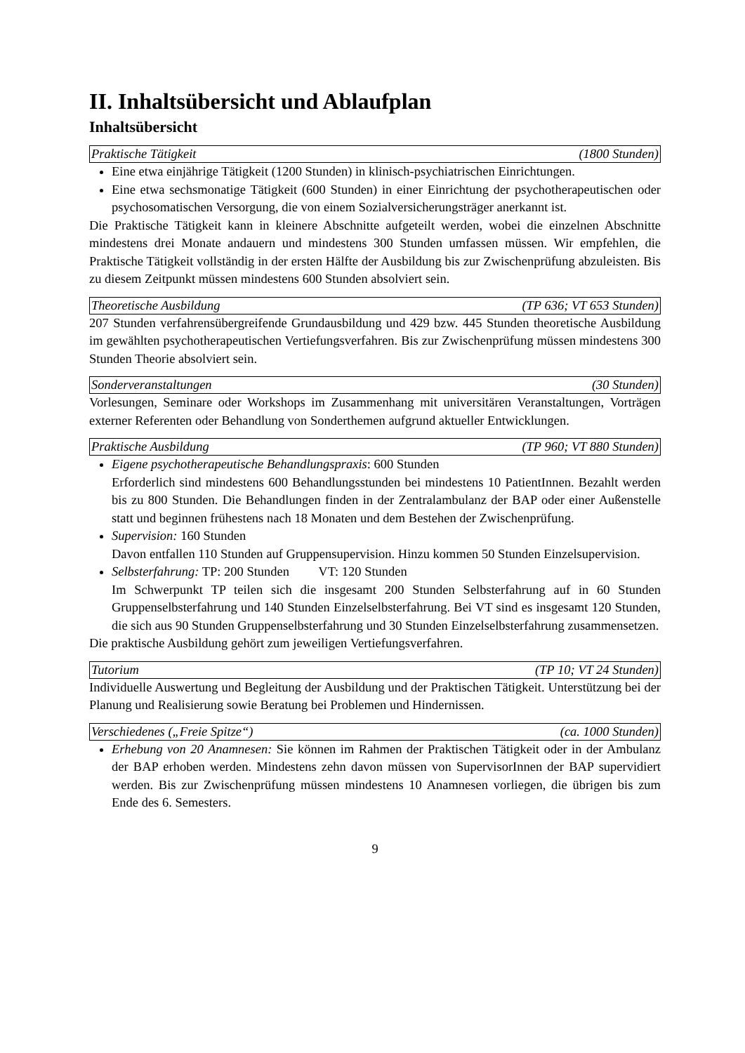II. Inhaltsübersicht und Ablaufplan
Inhaltsübersicht
Praktische Tätigkeit (1800 Stunden)
Eine etwa einjährige Tätigkeit (1200 Stunden) in klinisch-psychiatrischen Einrichtungen.
Eine etwa sechsmonatige Tätigkeit (600 Stunden) in einer Einrichtung der psycho­therapeutischen oder psychosomatischen Versorgung, die von einem Sozialversicherungs­träger anerkannt ist.
Die Praktische Tätigkeit kann in kleinere Abschnitte aufgeteilt werden, wobei die einzelnen Abschnitte mindestens drei Monate andauern und mindestens 300 Stunden umfassen müssen. Wir empfehlen, die Praktische Tätigkeit vollständig in der ersten Hälfte der Ausbildung bis zur Zwischenprüfung abzuleisten. Bis zu diesem Zeitpunkt müssen mindestens 600 Stunden absolviert sein.
Theoretische Ausbildung (TP 636; VT 653 Stunden)
207 Stunden verfahrensübergreifende Grundausbildung und 429 bzw. 445 Stunden theoreti­sche Ausbildung im gewählten psychotherapeutischen Vertiefungsverfahren. Bis zur Zwischenprüfung müssen mindestens 300 Stunden Theorie absolviert sein.
Sonderveranstaltungen (30 Stunden)
Vorlesungen, Seminare oder Workshops im Zusammenhang mit universitären Veranstaltun­gen, Vorträgen externer Referenten oder Behandlung von Sonderthemen aufgrund aktueller Entwicklungen.
Praktische Ausbildung (TP 960; VT 880 Stunden)
Eigene psychotherapeutische Behandlungspraxis: 600 Stunden
Erforderlich sind mindestens 600 Behandlungsstunden bei mindestens 10 PatientInnen. Bezahlt werden bis zu 800 Stunden. Die Behandlungen finden in der Zentralambulanz der BAP oder einer Außenstelle statt und beginnen frühestens nach 18 Monaten und dem Bestehen der Zwischenprüfung.
Supervision: 160 Stunden
Davon entfallen 110 Stunden auf Gruppensupervision. Hinzu kommen 50 Stunden Einzel­supervision.
Selbsterfahrung: TP: 200 Stunden VT: 120 Stunden
Im Schwerpunkt TP teilen sich die insgesamt 200 Stunden Selbsterfahrung auf in 60 Stun­den Gruppenselbsterfahrung und 140 Stunden Einzelselbsterfahrung. Bei VT sind es ins­gesamt 120 Stunden, die sich aus 90 Stunden Gruppenselbsterfahrung und 30 Stunden Einzelselbsterfahrung zusammensetzen.
Die praktische Ausbildung gehört zum jeweiligen Vertiefungsverfahren.
Tutorium (TP 10; VT 24 Stunden)
Individuelle Auswertung und Begleitung der Ausbildung und der Praktischen Tätigkeit. Unterstützung bei der Planung und Realisierung sowie Beratung bei Problemen und Hindernissen.
Verschiedenes („Freie Spitze“) (ca. 1000 Stunden)
Erhebung von 20 Anamnesen: Sie können im Rahmen der Praktischen Tätigkeit oder in der Ambulanz der BAP erhoben werden. Mindestens zehn davon müssen von SupervisorInnen der BAP supervidiert werden. Bis zur Zwischenprüfung müssen mindestens 10 Anamnesen vorliegen, die übrigen bis zum Ende des 6. Semesters.
9